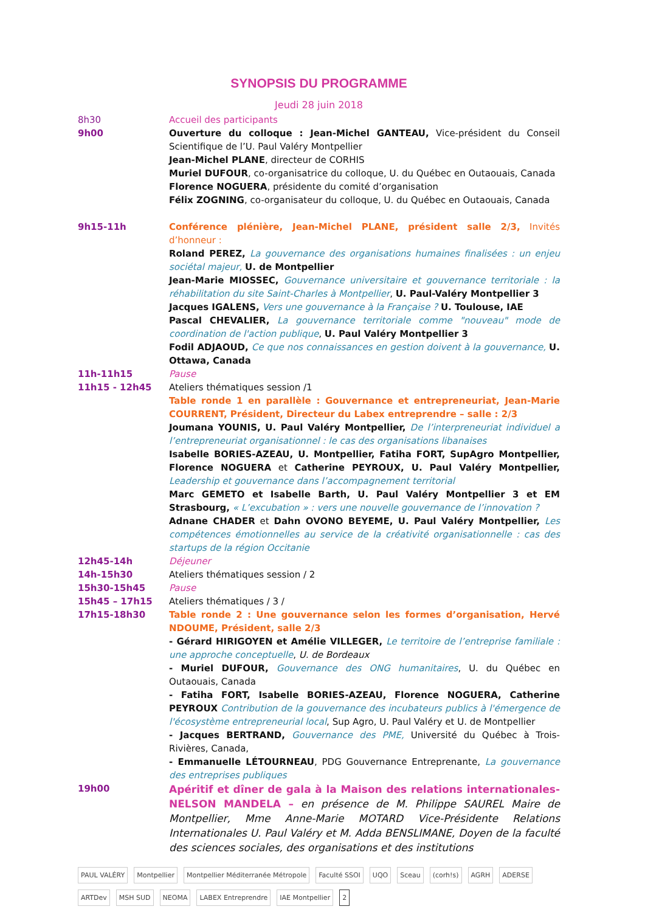SYNOPSIS DU PROGRAMME
Jeudi 28 juin 2018
| 8h30 | Accueil des participants |
| 9h00 | Ouverture du colloque : Jean-Michel GANTEAU, Vice-président du Conseil Scientifique de l’U. Paul Valéry Montpellier Jean-Michel PLANE , directeur de CORHIS Muriel DUFOUR , co-organisatrice du colloque, U. du Québec en Outaouais, Canada Florence NOGUERA , présidente du comité d’organisation Félix ZOGNING , co-organisateur du colloque, U. du Québec en Outaouais, Canada |
| 9h15-11h | Conférence plénière, Jean-Michel PLANE, président salle 2/3, Invités d’honneur : Roland PEREZ, La gouvernance des organisations humaines finalisées : un enjeu sociétal majeur, U. de Montpellier Jean-Marie MIOSSEC, Gouvernance universitaire et gouvernance territoriale : la réhabilitation du site Saint-Charles à Montpellier , U. Paul-Valéry Montpellier 3 Jacques IGALENS, Vers une gouvernance à la Française ? U. Toulouse, IAE Pascal CHEVALIER, La gouvernance territoriale comme "nouveau" mode de coordination de l'action publique , U. Paul Valéry Montpellier 3 Fodil ADJAOUD, Ce que nos connaissances en gestion doivent à la gouvernance, U. Ottawa, Canada |
| 11h-11h15 | Pause |
| 11h15 - 12h45 | Ateliers thématiques session /1 Table ronde 1 en parallèle : Gouvernance et entrepreneuriat, Jean-Marie COURRENT, Président, Directeur du Labex entreprendre – salle : 2/3 Joumana YOUNIS, U. Paul Valéry Montpellier, De l’interpreneuriat individuel a l’entrepreneuriat organisationnel : le cas des organisations libanaises Isabelle BORIES-AZEAU, U. Montpellier, Fatiha FORT, SupAgro Montpellier, Florence NOGUERA et Catherine PEYROUX, U. Paul Valéry Montpellier, Leadership et gouvernance dans l’accompagnement territorial Marc GEMETO et Isabelle Barth, U. Paul Valéry Montpellier 3 et EM Strasbourg, « L’excubation » : vers une nouvelle gouvernance de l’innovation ? Adnane CHADER et Dahn OVONO BEYEME, U. Paul Valéry Montpellier, Les compétences émotionnelles au service de la créativité organisationnelle : cas des startups de la région Occitanie |
| 12h45-14h | Déjeuner |
| 14h-15h30 | Ateliers thématiques session / 2 |
| 15h30-15h45 | Pause |
| 15h45 – 17h15 | Ateliers thématiques / 3 / |
| 17h15-18h30 | Table ronde 2 : Une gouvernance selon les formes d’organisation, Hervé NDOUME, Président, salle 2/3 - Gérard HIRIGOYEN et Amélie VILLEGER, Le territoire de l’entreprise familiale : une approche conceptuelle , U. de Bordeaux - Muriel DUFOUR, Gouvernance des ONG humanitaires , U. du Québec en Outaouais, Canada - Fatiha FORT, Isabelle BORIES-AZEAU, Florence NOGUERA, Catherine PEYROUX Contribution de la gouvernance des incubateurs publics à l'émergence de l'écosystème entrepreneurial local , Sup Agro, U. Paul Valéry et U. de Montpellier - Jacques BERTRAND, Gouvernance des PME, Université du Québec à Trois-Rivières, Canada, - Emmanuelle LÉTOURNEAU , PDG Gouvernance Entreprenante, La gouvernance des entreprises publiques |
| 19h00 | Apéritif et dîner de gala à la Maison des relations internationales-NELSON MANDELA – en présence de M. Philippe SAUREL Maire de Montpellier, Mme Anne-Marie MOTARD Vice-Présidente Relations Internationales U. Paul Valéry et M. Adda BENSLIMANE, Doyen de la faculté des sciences sociales, des organisations et des institutions |
PAUL VALÉRY Montpellier Montpellier Méditerranée Métropole Faculté SSOI UQO Sceau (corh!s) AGRH ADERSE ARTDev MSH SUD NEOMA LABEX Entreprendre IAE Montpellier 2